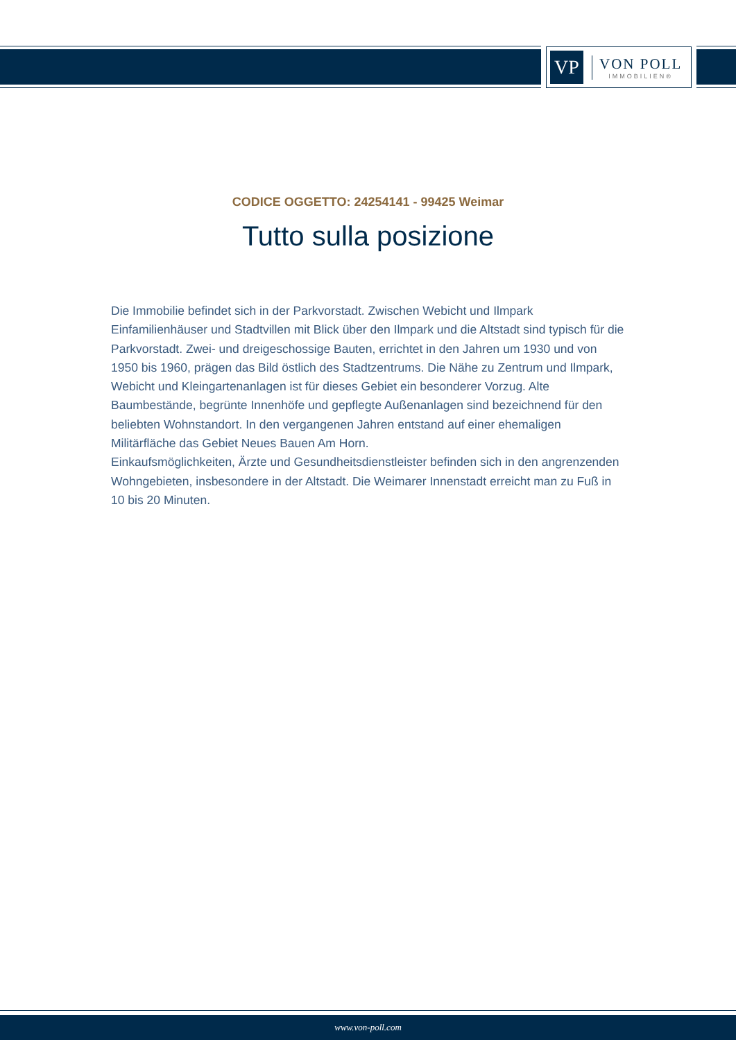VP
VON POLL
IMMOBILIEN®
CODICE OGGETTO: 24254141 - 99425 Weimar
Tutto sulla posizione
Die Immobilie befindet sich in der Parkvorstadt. Zwischen Webicht und Ilmpark Einfamilienhäuser und Stadtvillen mit Blick über den Ilmpark und die Altstadt sind typisch für die Parkvorstadt. Zwei- und dreigeschossige Bauten, errichtet in den Jahren um 1930 und von 1950 bis 1960, prägen das Bild östlich des Stadtzentrums. Die Nähe zu Zentrum und Ilmpark, Webicht und Kleingartenanlagen ist für dieses Gebiet ein besonderer Vorzug. Alte Baumbestände, begrünte Innenhöfe und gepflegte Außenanlagen sind bezeichnend für den beliebten Wohnstandort. In den vergangenen Jahren entstand auf einer ehemaligen Militärfläche das Gebiet Neues Bauen Am Horn.
Einkaufsmöglichkeiten, Ärzte und Gesundheitsdienstleister befinden sich in den angrenzenden Wohngebieten, insbesondere in der Altstadt. Die Weimarer Innenstadt erreicht man zu Fuß in 10 bis 20 Minuten.
www.von-poll.com